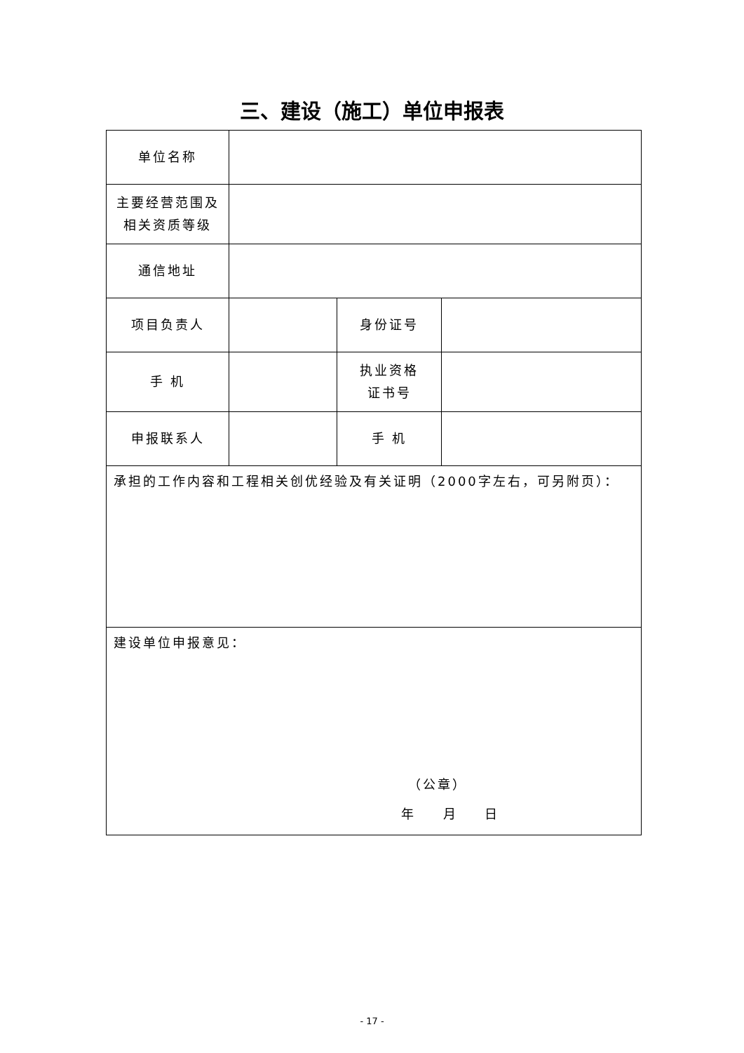三、建设（施工）单位申报表
| 单位名称 | | | |
| 主要经营范围及 相关资质等级 | | | |
| 通信地址 | | | |
| 项目负责人 | | 身份证号 | |
| 手 机 | | 执业资格 证书号 | |
| 申报联系人 | | 手 机 | |
| 承担的工作内容和工程相关创优经验及有关证明（2000字左右，可另附页）： | | | |
| 建设单位申报意见： （公章） 年 月 日 | | | |
- 17 -